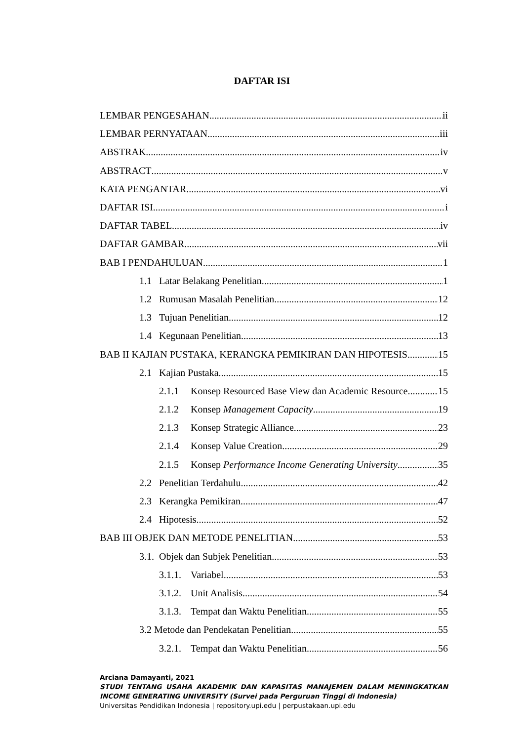DAFTAR ISI
LEMBAR PENGESAHAN ii
LEMBAR PERNYATAAN iii
ABSTRAK iv
ABSTRACT v
KATA PENGANTAR vi
DAFTAR ISI i
DAFTAR TABEL iv
DAFTAR GAMBAR vii
BAB I PENDAHULUAN 1
1.1 Latar Belakang Penelitian 1
1.2 Rumusan Masalah Penelitian 12
1.3 Tujuan Penelitian 12
1.4 Kegunaan Penelitian 13
BAB II KAJIAN PUSTAKA, KERANGKA PEMIKIRAN DAN HIPOTESIS 15
2.1 Kajian Pustaka 15
2.1.1 Konsep Resourced Base View dan Academic Resource 15
2.1.2 Konsep Management Capacity 19
2.1.3 Konsep Strategic Alliance 23
2.1.4 Konsep Value Creation 29
2.1.5 Konsep Performance Income Generating University 35
2.2 Penelitian Terdahulu 42
2.3 Kerangka Pemikiran 47
2.4 Hipotesis 52
BAB III OBJEK DAN METODE PENELITIAN 53
3.1. Objek dan Subjek Penelitian 53
3.1.1. Variabel 53
3.1.2. Unit Analisis 54
3.1.3. Tempat dan Waktu Penelitian 55
3.2 Metode dan Pendekatan Penelitian 55
3.2.1. Tempat dan Waktu Penelitian 56
Arciana Damayanti, 2021
STUDI TENTANG USAHA AKADEMIK DAN KAPASITAS MANAJEMEN DALAM MENINGKATKAN
INCOME GENERATING UNIVERSITY (Survei pada Perguruan Tinggi di Indonesia)
Universitas Pendidikan Indonesia | repository.upi.edu | perpustakaan.upi.edu